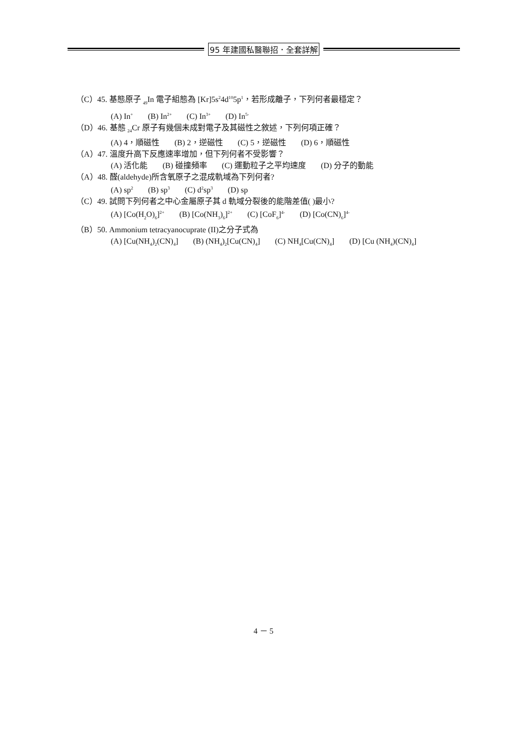95 年建國私醫聯招．全套詳解
（C）45. 基態原子 <sub>49</sub>In 電子組態為 [Kr]5s<sup>2</sup>4d<sup>10</sup>5p<sup>1</sup>，若形成離子，下列何者最穩定？
(A) In<sup>+</sup> (B) In<sup>2+</sup> (C) In<sup>3+</sup> (D) In<sup>5-</sup>
（D）46. 基態 <sub>24</sub>Cr 原子有幾個未成對電子及其磁性之敘述，下列何項正確？
(A) 4，順磁性 (B) 2，逆磁性 (C) 5，逆磁性 (D) 6，順磁性
（A）47. 溫度升高下反應速率增加，但下列何者不受影響？
(A) 活化能 (B) 碰撞頻率 (C) 運動粒子之平均速度 (D) 分子的動能
（A）48. 醛(aldehyde)所含氧原子之混成軌域為下列何者?
(A) sp<sup>2</sup> (B) sp<sup>3</sup> (C) d<sup>2</sup>sp<sup>3</sup> (D) sp
（C）49. 試問下列何者之中心金屬原子其 d 軌域分裂後的能階差值( )最小?
(A) [Co(H<sub>2</sub>O)<sub>6</sub>]<sup>2+</sup> (B) [Co(NH<sub>3</sub>)<sub>6</sub>]<sup>2+</sup> (C) [CoF<sub>6</sub>]<sup>4-</sup> (D) [Co(CN)<sub>6</sub>]<sup>4-</sup>
（B）50. Ammonium tetracyanocuprate (II)之分子式為
(A) [Cu(NH<sub>4</sub>)<sub>2</sub>(CN)<sub>4</sub>] (B) (NH<sub>4</sub>)<sub>2</sub>[Cu(CN)<sub>4</sub>] (C) NH<sub>4</sub>[Cu(CN)<sub>4</sub>] (D) [Cu (NH<sub>4</sub>)(CN)<sub>4</sub>]
4 － 5